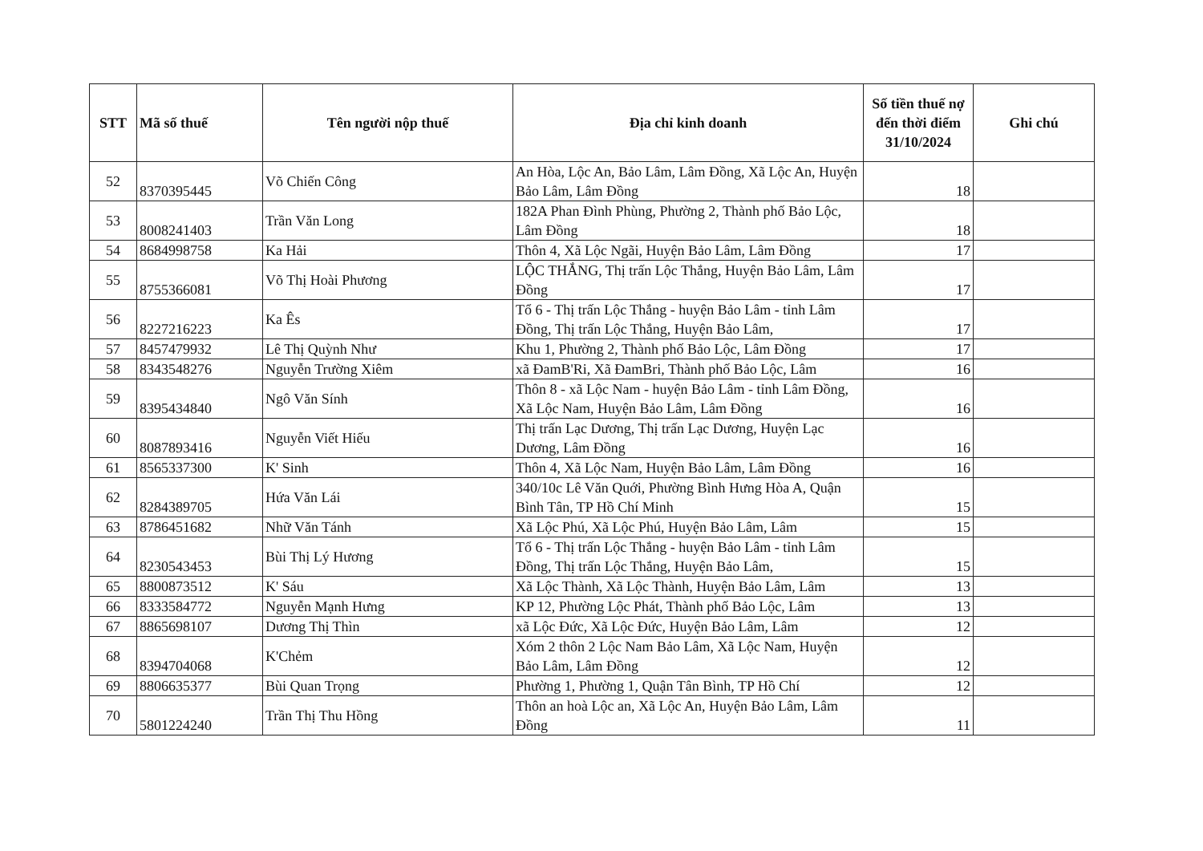| STT | Mã số thuế | Tên người nộp thuế | Địa chỉ kinh doanh | Số tiền thuế nợ đến thời điểm 31/10/2024 | Ghi chú |
| --- | --- | --- | --- | --- | --- |
| 52 | 8370395445 | Võ Chiến Công | An Hòa, Lộc An, Bảo Lâm, Lâm Đồng, Xã Lộc An, Huyện Bảo Lâm, Lâm Đồng | 18 | |
| 53 | 8008241403 | Trần Văn Long | 182A Phan Đình Phùng, Phường 2, Thành phố Bảo Lộc, Lâm Đồng | 18 | |
| 54 | 8684998758 | Ka Hải | Thôn 4, Xã Lộc Ngãi, Huyện Bảo Lâm, Lâm Đồng | 17 | |
| 55 | 8755366081 | Võ Thị Hoài Phương | LỘC THẮNG, Thị trấn Lộc Thắng, Huyện Bảo Lâm, Lâm Đồng | 17 | |
| 56 | 8227216223 | Ka Ês | Tổ 6 - Thị trấn Lộc Thắng - huyện Bảo Lâm - tỉnh Lâm Đồng, Thị trấn Lộc Thắng, Huyện Bảo Lâm, | 17 | |
| 57 | 8457479932 | Lê Thị Quỳnh Như | Khu 1, Phường 2, Thành phố Bảo Lộc, Lâm Đồng | 17 | |
| 58 | 8343548276 | Nguyễn Trường Xiêm | xã ĐamB'Ri, Xã ĐamBri, Thành phố Bảo Lộc, Lâm | 16 | |
| 59 | 8395434840 | Ngô Văn Sính | Thôn 8 - xã Lộc Nam - huyện Bảo Lâm - tỉnh Lâm Đồng, Xã Lộc Nam, Huyện Bảo Lâm, Lâm Đồng | 16 | |
| 60 | 8087893416 | Nguyễn Viết Hiếu | Thị trấn Lạc Dương, Thị trấn Lạc Dương, Huyện Lạc Dương, Lâm Đồng | 16 | |
| 61 | 8565337300 | K' Sinh | Thôn 4, Xã Lộc Nam, Huyện Bảo Lâm, Lâm Đồng | 16 | |
| 62 | 8284389705 | Hứa Văn Lái | 340/10c Lê Văn Quới, Phường Bình Hưng Hòa A, Quận Bình Tân, TP Hồ Chí Minh | 15 | |
| 63 | 8786451682 | Nhữ Văn Tánh | Xã Lộc Phú, Xã Lộc Phú, Huyện Bảo Lâm, Lâm | 15 | |
| 64 | 8230543453 | Bùi Thị Lý Hương | Tổ 6 - Thị trấn Lộc Thắng - huyện Bảo Lâm - tỉnh Lâm Đồng, Thị trấn Lộc Thắng, Huyện Bảo Lâm, | 15 | |
| 65 | 8800873512 | K' Sáu | Xã Lộc Thành, Xã Lộc Thành, Huyện Bảo Lâm, Lâm | 13 | |
| 66 | 8333584772 | Nguyễn Mạnh Hưng | KP 12, Phường Lộc Phát, Thành phố Bảo Lộc, Lâm | 13 | |
| 67 | 8865698107 | Dương Thị Thìn | xã Lộc Đức, Xã Lộc Đức, Huyện Bảo Lâm, Lâm | 12 | |
| 68 | 8394704068 | K'Chẻm | Xóm 2 thôn 2 Lộc Nam Bảo Lâm, Xã Lộc Nam, Huyện Bảo Lâm, Lâm Đồng | 12 | |
| 69 | 8806635377 | Bùi Quan Trọng | Phường 1, Phường 1, Quận Tân Bình, TP Hồ Chí | 12 | |
| 70 | 5801224240 | Trần Thị Thu Hồng | Thôn an hoà Lộc an, Xã Lộc An, Huyện Bảo Lâm, Lâm Đồng | 11 | |